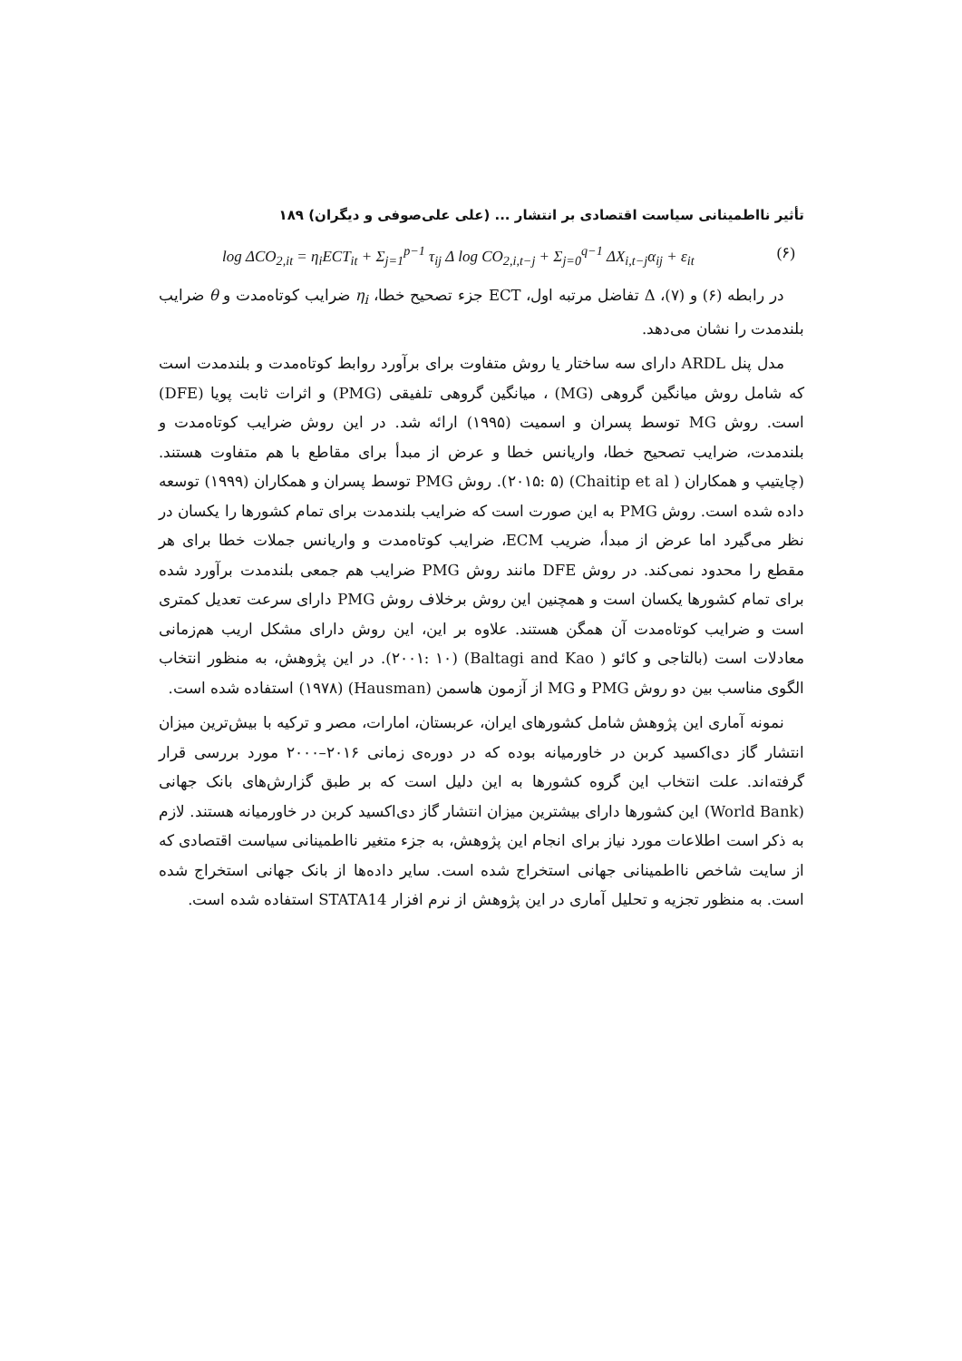تأثیر نااطمینانی سیاست اقتصادی بر انتشار ... (علی علی‌صوفی و دیگران) ۱۸۹
log ΔCO<sub>2,it</sub> = η<sub>i</sub>ECT<sub>it</sub> + Σ<sub>j=1</sub><sup>p−1</sup> τ<sub>ij</sub> Δ log CO<sub>2,i,t−j</sub> + Σ<sub>j=0</sub><sup>q−1</sup> ΔX<sub>i,t−j</sub>α<sub>ij</sub> + ε<sub>it</sub> (۶)
در رابطه (۶) و (۷)، Δ تفاضل مرتبه اول، ECT جزء تصحیح خطا، η<sub>i</sub> ضرایب کوتاه‌مدت و θ ضرایب بلندمدت را نشان می‌دهد.
مدل پنل ARDL دارای سه ساختار یا روش متفاوت برای برآورد روابط کوتاه‌مدت و بلندمدت است که شامل روش میانگین گروهی (MG) ، میانگین گروهی تلفیقی (PMG) و اثرات ثابت پویا (DFE) است. روش MG توسط پسران و اسمیت (۱۹۹۵) ارائه شد. در این روش ضرایب کوتاه‌مدت و بلندمدت، ضرایب تصحیح خطا، واریانس خطا و عرض از مبدأ برای مقاطع با هم متفاوت هستند. (چایتیپ و همکاران ( Chaitip et al) (۲۰۱۵: ۵). روش PMG توسط پسران و همکاران (۱۹۹۹) توسعه داده شده است. روش PMG به این صورت است که ضرایب بلندمدت برای تمام کشورها را یکسان در نظر می‌گیرد اما عرض از مبدأ، ضریب ECM، ضرایب کوتاه‌مدت و واریانس جملات خطا برای هر مقطع را محدود نمی‌کند. در روش DFE مانند روش PMG ضرایب هم جمعی بلندمدت برآورد شده برای تمام کشورها یکسان است و همچنین این روش برخلاف روش PMG دارای سرعت تعدیل کمتری است و ضرایب کوتاه‌مدت آن همگن هستند. علاوه بر این، این روش دارای مشکل اریب هم‌زمانی معادلات است (بالتاجی و کائو ( Baltagi and Kao) (۲۰۰۱: ۱۰). در این پژوهش، به منظور انتخاب الگوی مناسب بین دو روش PMG و MG از آزمون هاسمن (Hausman) (۱۹۷۸) استفاده شده است.
نمونه آماری این پژوهش شامل کشورهای ایران، عربستان، امارات، مصر و ترکیه با بیش‌ترین میزان انتشار گاز دی‌اکسید کربن در خاورمیانه بوده که در دوره‌ی زمانی ۲۰۱۶–۲۰۰۰ مورد بررسی قرار گرفته‌اند. علت انتخاب این گروه کشورها به این دلیل است که بر طبق گزارش‌های بانک جهانی (World Bank) این کشورها دارای بیشترین میزان انتشار گاز دی‌اکسید کربن در خاورمیانه هستند. لازم به ذکر است اطلاعات مورد نیاز برای انجام این پژوهش، به جزء متغیر نااطمینانی سیاست اقتصادی که از سایت شاخص نااطمینانی جهانی استخراج شده است. سایر داده‌ها از بانک جهانی استخراج شده است. به منظور تجزیه و تحلیل آماری در این پژوهش از نرم افزار STATA14 استفاده شده است.